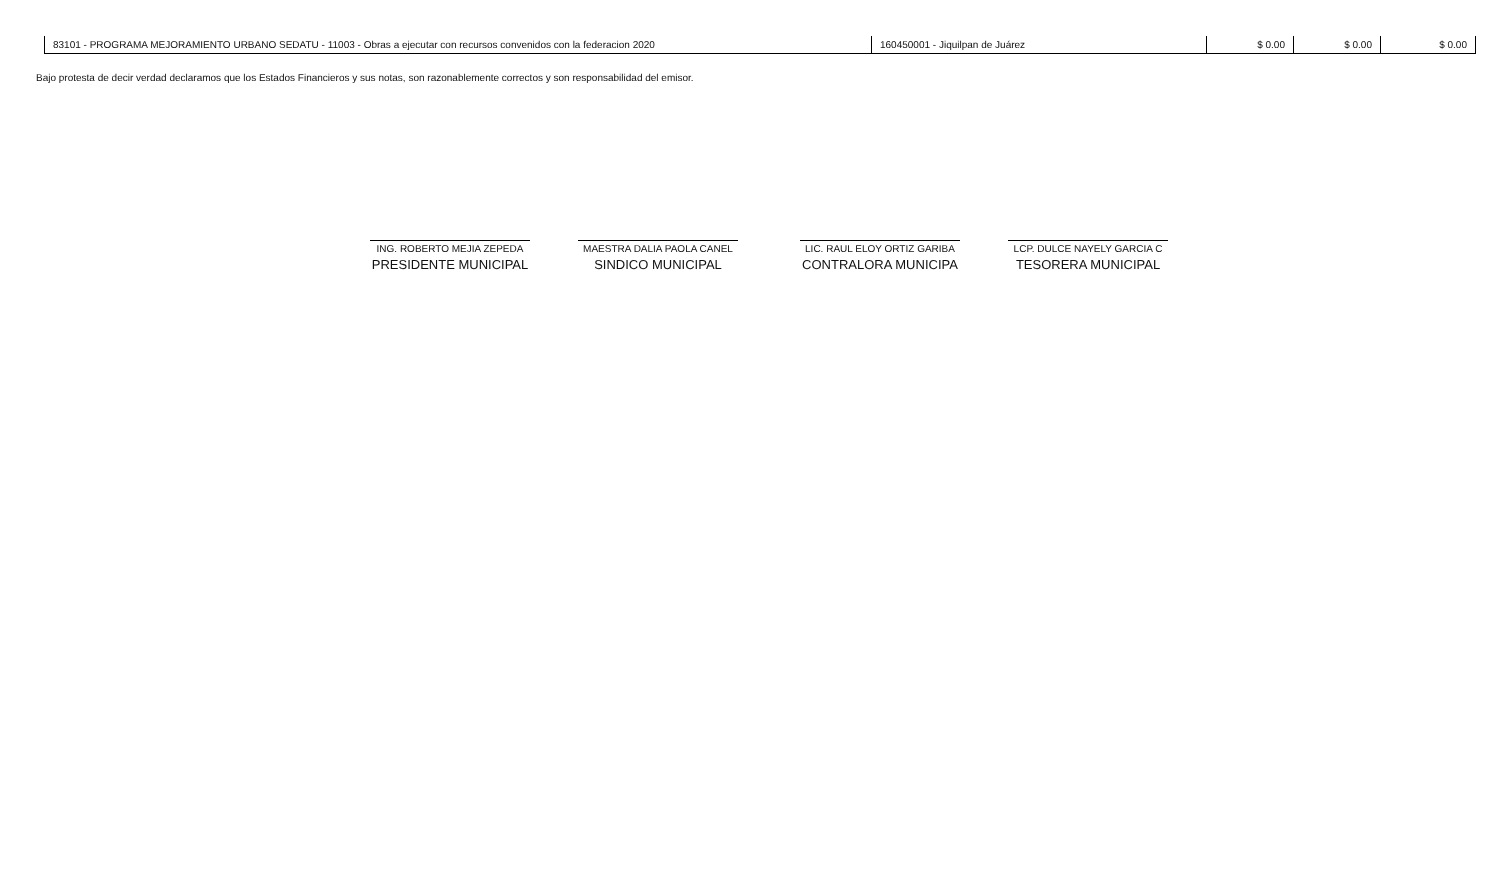| 83101 - PROGRAMA MEJORAMIENTO URBANO SEDATU - 11003 - Obras a ejecutar con recursos convenidos con la federacion 2020 | 160450001 - Jiquilpan de Juárez | $ 0.00 | $ 0.00 | $ 0.00 |
Bajo protesta de decir verdad declaramos que los Estados Financieros y sus notas, son razonablemente correctos y son responsabilidad del emisor.
ING. ROBERTO MEJIA ZEPEDA
PRESIDENTE MUNICIPAL
MAESTRA DALIA PAOLA CANEL
SINDICO MUNICIPAL
LIC. RAUL ELOY ORTIZ GARIBA
CONTRALORA MUNICIPA
LCP. DULCE NAYELY GARCIA C
TESORERA MUNICIPAL